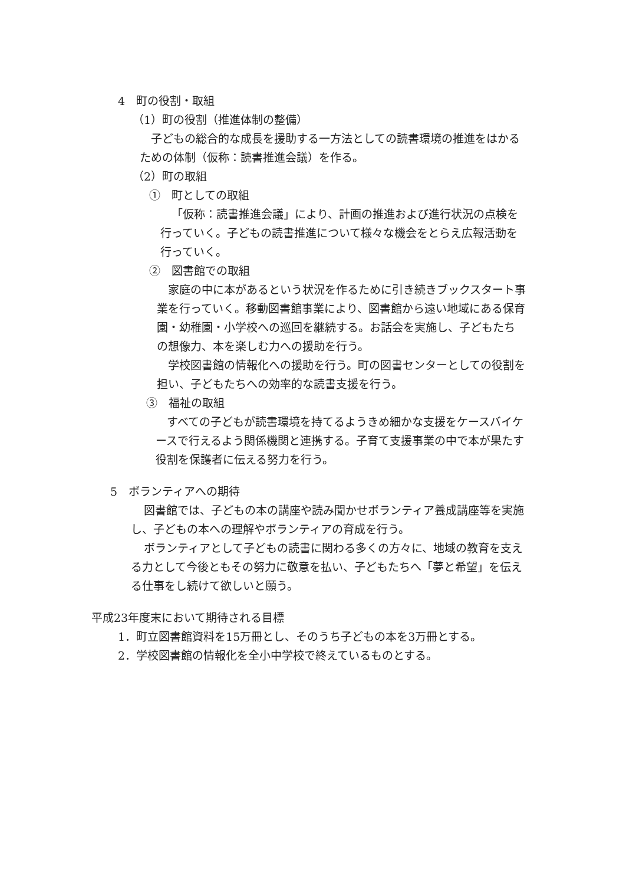4　町の役割・取組
（1）町の役割（推進体制の整備）
子どもの総合的な成長を援助する一方法としての読書環境の推進をはかるための体制（仮称：読書推進会議）を作る。
（2）町の取組
①　町としての取組
「仮称：読書推進会議」により、計画の推進および進行状況の点検を行っていく。子どもの読書推進について様々な機会をとらえ広報活動を行っていく。
②　図書館での取組
家庭の中に本があるという状況を作るために引き続きブックスタート事業を行っていく。移動図書館事業により、図書館から遠い地域にある保育園・幼稚園・小学校への巡回を継続する。お話会を実施し、子どもたちの想像力、本を楽しむ力への援助を行う。
学校図書館の情報化への援助を行う。町の図書センターとしての役割を担い、子どもたちへの効率的な読書支援を行う。
③　福祉の取組
すべての子どもが読書環境を持てるようきめ細かな支援をケースバイケースで行えるよう関係機関と連携する。子育て支援事業の中で本が果たす役割を保護者に伝える努力を行う。
5　ボランティアへの期待
図書館では、子どもの本の講座や読み聞かせボランティア養成講座等を実施し、子どもの本への理解やボランティアの育成を行う。
ボランティアとして子どもの読書に関わる多くの方々に、地域の教育を支える力として今後ともその努力に敬意を払い、子どもたちへ「夢と希望」を伝える仕事をし続けて欲しいと願う。
平成23年度末において期待される目標
1．町立図書館資料を15万冊とし、そのうち子どもの本を3万冊とする。
2．学校図書館の情報化を全小中学校で終えているものとする。